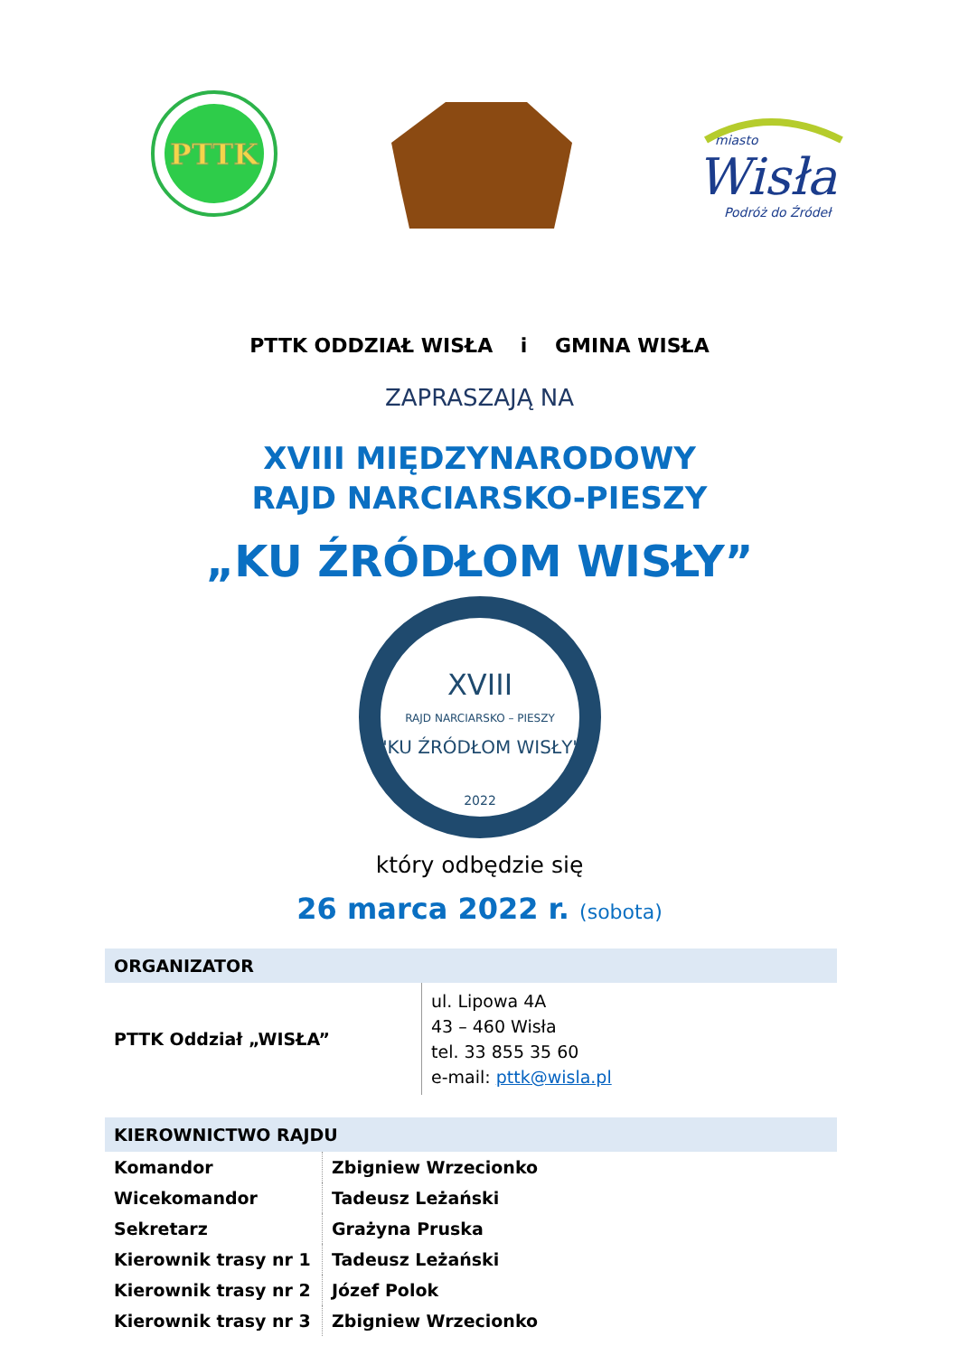PTTK
miasto
Wisła
Podróż do Źródeł
PTTK ODDZIAŁ WISŁA i GMINA WISŁA
ZAPRASZAJĄ NA
XVIII MIĘDZYNARODOWY
RAJD NARCIARSKO-PIESZY
„KU ŹRÓDŁOM WISŁY”
XVIII
RAJD NARCIARSKO – PIESZY
"KU ŹRÓDŁOM WISŁY"
2022
który odbędzie się
26 marca 2022 r. (sobota)
| ORGANIZATOR | |
| --- | --- |
| PTTK Oddział „WISŁA” | ul. Lipowa 4A 43 – 460 Wisła tel. 33 855 35 60 e-mail: pttk@wisla.pl |
| KIEROWNICTWO RAJDU | |
| --- | --- |
| Komandor | Zbigniew Wrzecionko |
| Wicekomandor | Tadeusz Leżański |
| Sekretarz | Grażyna Pruska |
| Kierownik trasy nr 1 | Tadeusz Leżański |
| Kierownik trasy nr 2 | Józef Polok |
| Kierownik trasy nr 3 | Zbigniew Wrzecionko |